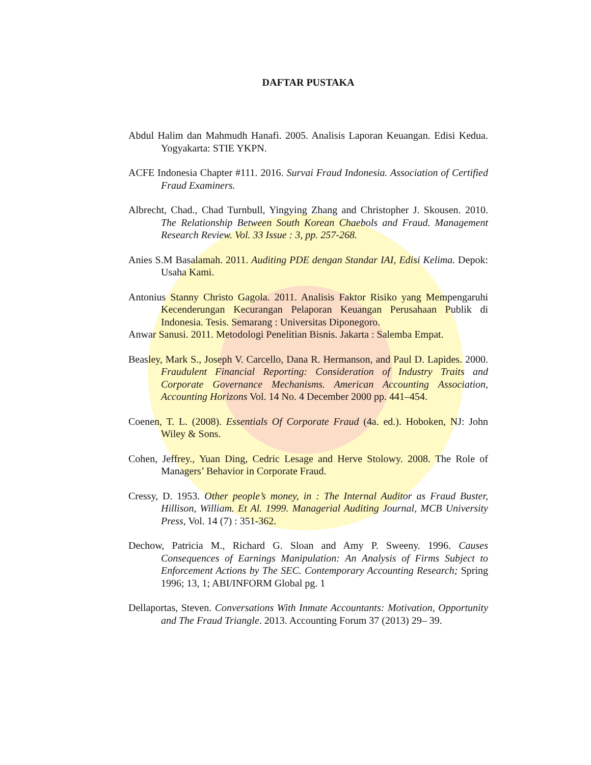DAFTAR PUSTAKA
Abdul Halim dan Mahmudh Hanafi. 2005. Analisis Laporan Keuangan. Edisi Kedua. Yogyakarta: STIE YKPN.
ACFE Indonesia Chapter #111. 2016. Survai Fraud Indonesia. Association of Certified Fraud Examiners.
Albrecht, Chad., Chad Turnbull, Yingying Zhang and Christopher J. Skousen. 2010. The Relationship Between South Korean Chaebols and Fraud. Management Research Review. Vol. 33 Issue : 3, pp. 257-268.
Anies S.M Basalamah. 2011. Auditing PDE dengan Standar IAI, Edisi Kelima. Depok: Usaha Kami.
Antonius Stanny Christo Gagola. 2011. Analisis Faktor Risiko yang Mempengaruhi Kecenderungan Kecurangan Pelaporan Keuangan Perusahaan Publik di Indonesia. Tesis. Semarang : Universitas Diponegoro.
Anwar Sanusi. 2011. Metodologi Penelitian Bisnis. Jakarta : Salemba Empat.
Beasley, Mark S., Joseph V. Carcello, Dana R. Hermanson, and Paul D. Lapides. 2000. Fraudulent Financial Reporting: Consideration of Industry Traits and Corporate Governance Mechanisms. American Accounting Association, Accounting Horizons Vol. 14 No. 4 December 2000 pp. 441–454.
Coenen, T. L. (2008). Essentials Of Corporate Fraud (4a. ed.). Hoboken, NJ: John Wiley & Sons.
Cohen, Jeffrey., Yuan Ding, Cedric Lesage and Herve Stolowy. 2008. The Role of Managers’ Behavior in Corporate Fraud.
Cressy, D. 1953. Other people’s money, in : The Internal Auditor as Fraud Buster, Hillison, William. Et Al. 1999. Managerial Auditing Journal, MCB University Press, Vol. 14 (7) : 351-362.
Dechow, Patricia M., Richard G. Sloan and Amy P. Sweeny. 1996. Causes Consequences of Earnings Manipulation: An Analysis of Firms Subject to Enforcement Actions by The SEC. Contemporary Accounting Research; Spring 1996; 13, 1; ABI/INFORM Global pg. 1
Dellaportas, Steven. Conversations With Inmate Accountants: Motivation, Opportunity and The Fraud Triangle. 2013. Accounting Forum 37 (2013) 29– 39.